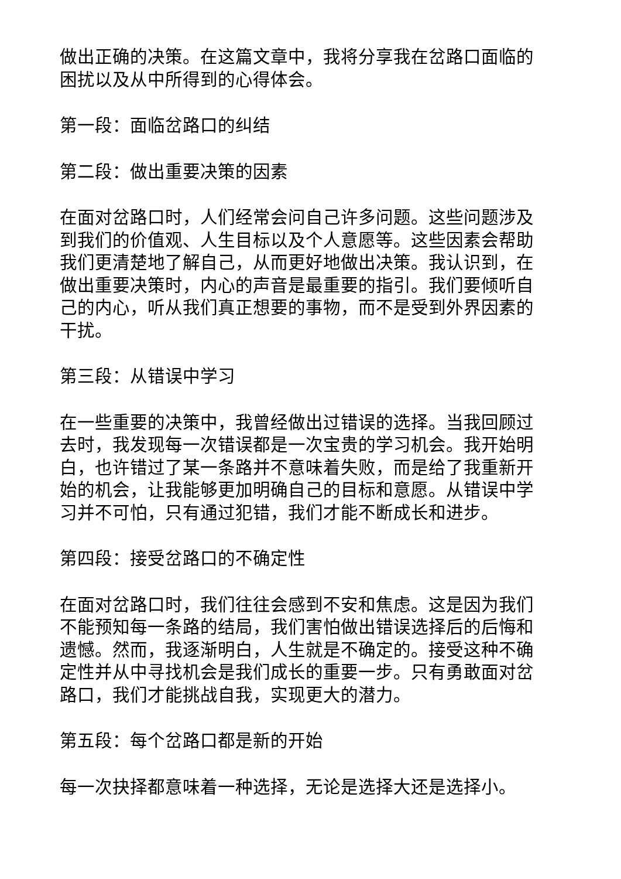做出正确的决策。在这篇文章中，我将分享我在岔路口面临的困扰以及从中所得到的心得体会。
第一段：面临岔路口的纠结
第二段：做出重要决策的因素
在面对岔路口时，人们经常会问自己许多问题。这些问题涉及到我们的价值观、人生目标以及个人意愿等。这些因素会帮助我们更清楚地了解自己，从而更好地做出决策。我认识到，在做出重要决策时，内心的声音是最重要的指引。我们要倾听自己的内心，听从我们真正想要的事物，而不是受到外界因素的干扰。
第三段：从错误中学习
在一些重要的决策中，我曾经做出过错误的选择。当我回顾过去时，我发现每一次错误都是一次宝贵的学习机会。我开始明白，也许错过了某一条路并不意味着失败，而是给了我重新开始的机会，让我能够更加明确自己的目标和意愿。从错误中学习并不可怕，只有通过犯错，我们才能不断成长和进步。
第四段：接受岔路口的不确定性
在面对岔路口时，我们往往会感到不安和焦虑。这是因为我们不能预知每一条路的结局，我们害怕做出错误选择后的后悔和遗憾。然而，我逐渐明白，人生就是不确定的。接受这种不确定性并从中寻找机会是我们成长的重要一步。只有勇敢面对岔路口，我们才能挑战自我，实现更大的潜力。
第五段：每个岔路口都是新的开始
每一次抉择都意味着一种选择，无论是选择大还是选择小。